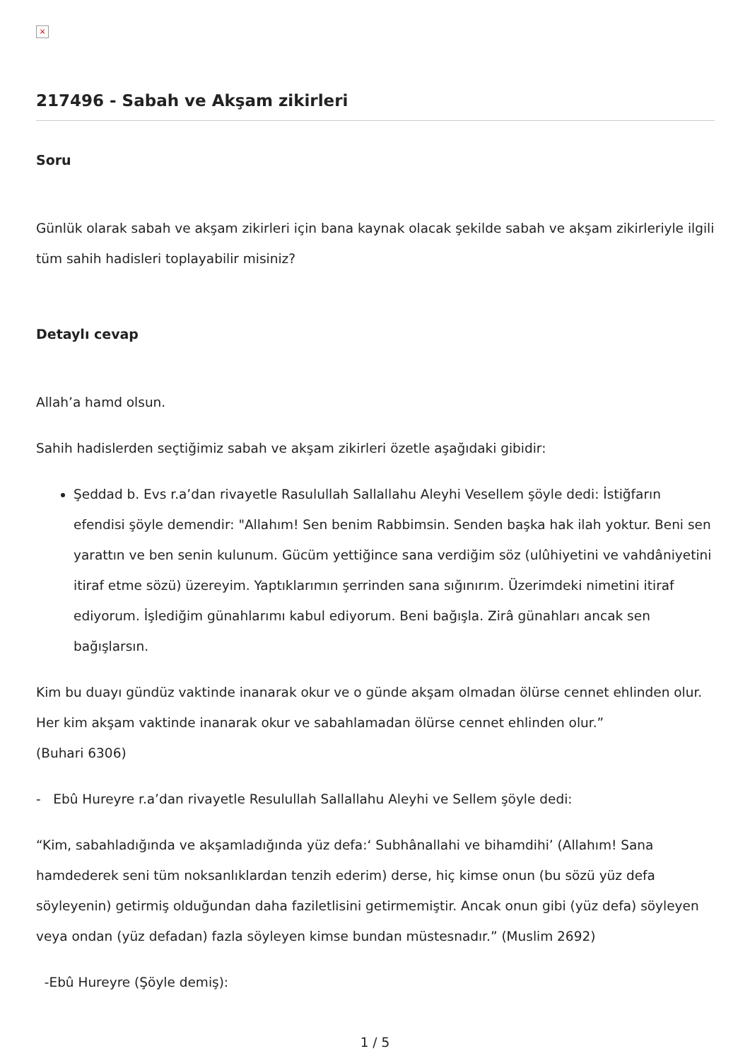×
217496 - Sabah ve Akşam zikirleri
Soru
Günlük olarak sabah ve akşam zikirleri için bana kaynak olacak şekilde sabah ve akşam zikirleriyle ilgili tüm sahih hadisleri toplayabilir misiniz?
Detaylı cevap
Allah’a hamd olsun.
Sahih hadislerden seçtiğimiz sabah ve akşam zikirleri özetle aşağıdaki gibidir:
Şeddad b. Evs r.a’dan rivayetle Rasulullah Sallallahu Aleyhi Vesellem şöyle dedi: İstiğfarın efendisi şöyle demendir: "Allahım! Sen benim Rabbimsin. Senden başka hak ilah yoktur. Beni sen yarattın ve ben senin kulunum. Gücüm yettiğince sana verdiğim söz (ulûhiyetini ve vahdâniyetini itiraf etme sözü) üzereyim. Yaptıklarımın şerrinden sana sığınırım. Üzerimdeki nimetini itiraf ediyorum. İşlediğim günahlarımı kabul ediyorum. Beni bağışla. Zirâ günahları ancak sen bağışlarsın.
Kim bu duayı gündüz vaktinde inanarak okur ve o günde akşam olmadan ölürse cennet ehlinden olur. Her kim akşam vaktinde inanarak okur ve sabahlamadan ölürse cennet ehlinden olur.”
(Buhari 6306)
- Ebû Hureyre r.a’dan rivayetle Resulullah Sallallahu Aleyhi ve Sellem şöyle dedi:
“Kim, sabahladığında ve akşamladığında yüz defa:‘ Subhânallahi ve bihamdihi’ (Allahım! Sana hamdederek seni tüm noksanlıklardan tenzih ederim) derse, hiç kimse onun (bu sözü yüz defa söyleyenin) getirmiş olduğundan daha faziletlisini getirmemiştir. Ancak onun gibi (yüz defa) söyleyen veya ondan (yüz defadan) fazla söyleyen kimse bundan müstesnadır.” (Muslim 2692)
-Ebû Hureyre (Şöyle demiş):
1 / 5